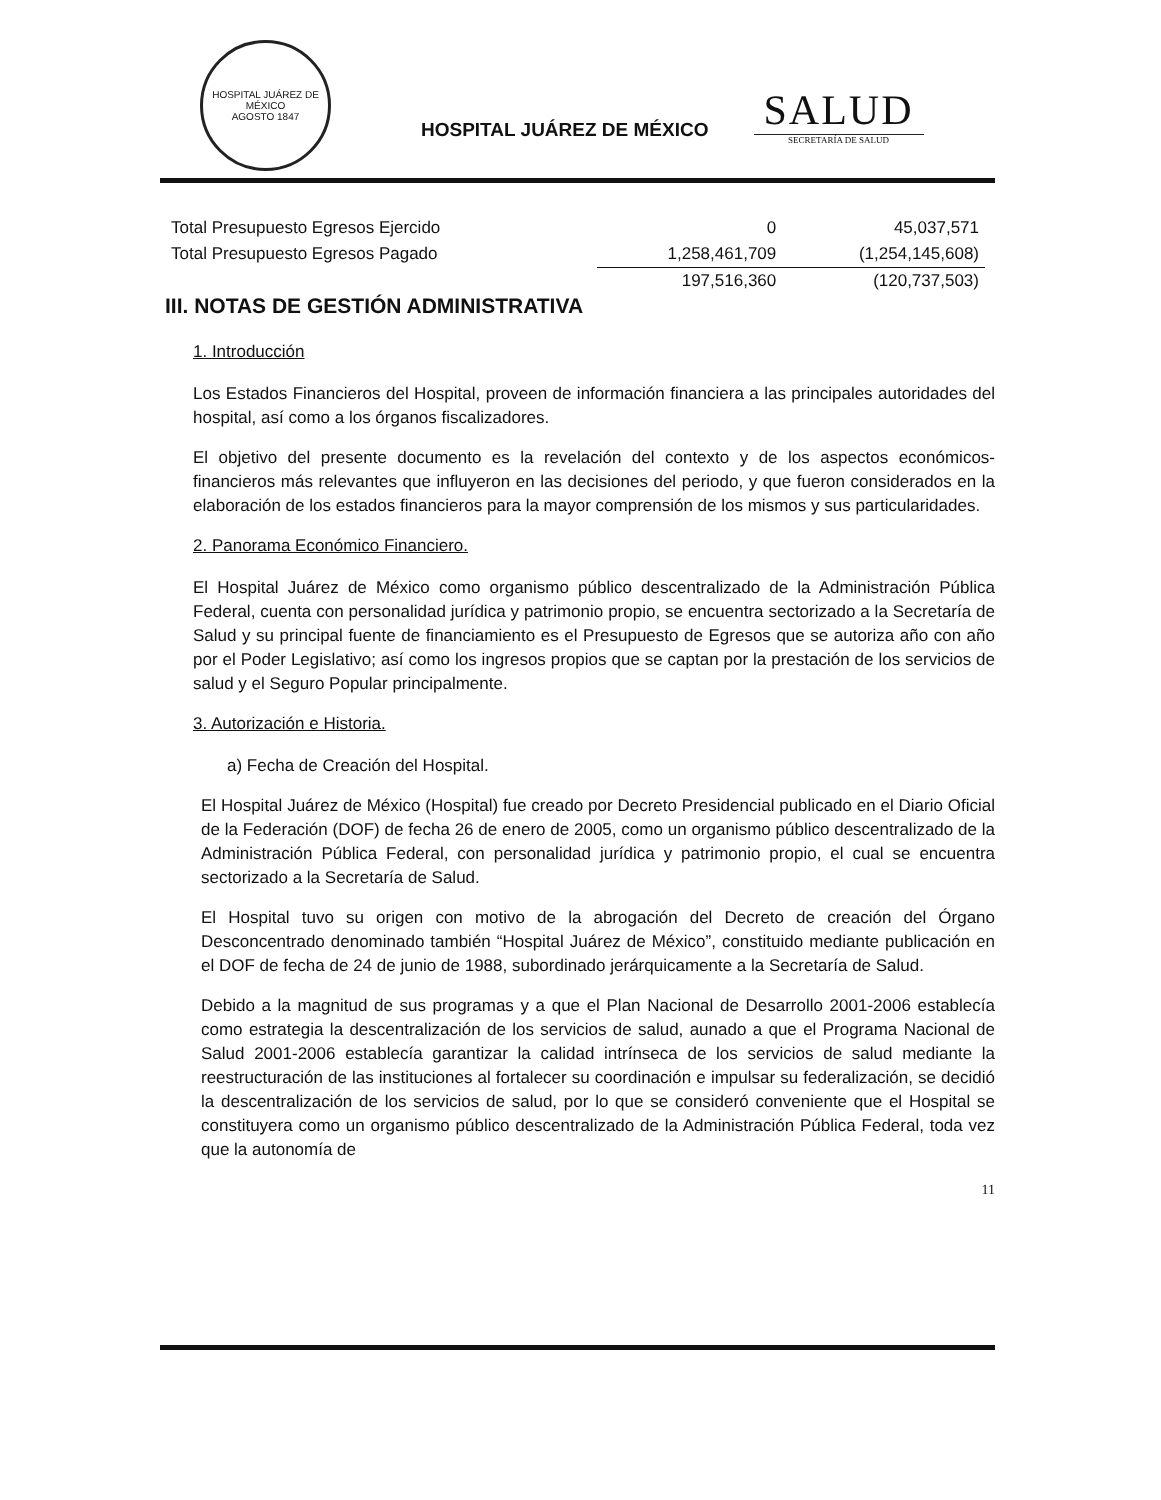HOSPITAL JUÁREZ DE MÉXICO
AGOSTO 1847
HOSPITAL JUÁREZ DE MÉXICO
SALUD
SECRETARÍA DE SALUD
| Total Presupuesto Egresos Ejercido | 0 | 45,037,571 |
| Total Presupuesto Egresos Pagado | 1,258,461,709 | (1,254,145,608) |
| | 197,516,360 | (120,737,503) |
III. NOTAS DE GESTIÓN ADMINISTRATIVA
1. Introducción
Los Estados Financieros del Hospital, proveen de información financiera a las principales autoridades del hospital, así como a los órganos fiscalizadores.
El objetivo del presente documento es la revelación del contexto y de los aspectos económicos-financieros más relevantes que influyeron en las decisiones del periodo, y que fueron considerados en la elaboración de los estados financieros para la mayor comprensión de los mismos y sus particularidades.
2. Panorama Económico Financiero.
El Hospital Juárez de México como organismo público descentralizado de la Administración Pública Federal, cuenta con personalidad jurídica y patrimonio propio, se encuentra sectorizado a la Secretaría de Salud y su principal fuente de financiamiento es el Presupuesto de Egresos que se autoriza año con año por el Poder Legislativo; así como los ingresos propios que se captan por la prestación de los servicios de salud y el Seguro Popular principalmente.
3. Autorización e Historia.
a) Fecha de Creación del Hospital.
El Hospital Juárez de México (Hospital) fue creado por Decreto Presidencial publicado en el Diario Oficial de la Federación (DOF) de fecha 26 de enero de 2005, como un organismo público descentralizado de la Administración Pública Federal, con personalidad jurídica y patrimonio propio, el cual se encuentra sectorizado a la Secretaría de Salud.
El Hospital tuvo su origen con motivo de la abrogación del Decreto de creación del Órgano Desconcentrado denominado también “Hospital Juárez de México”, constituido mediante publicación en el DOF de fecha de 24 de junio de 1988, subordinado jerárquicamente a la Secretaría de Salud.
Debido a la magnitud de sus programas y a que el Plan Nacional de Desarrollo 2001-2006 establecía como estrategia la descentralización de los servicios de salud, aunado a que el Programa Nacional de Salud 2001-2006 establecía garantizar la calidad intrínseca de los servicios de salud mediante la reestructuración de las instituciones al fortalecer su coordinación e impulsar su federalización, se decidió la descentralización de los servicios de salud, por lo que se consideró conveniente que el Hospital se constituyera como un organismo público descentralizado de la Administración Pública Federal, toda vez que la autonomía de
11